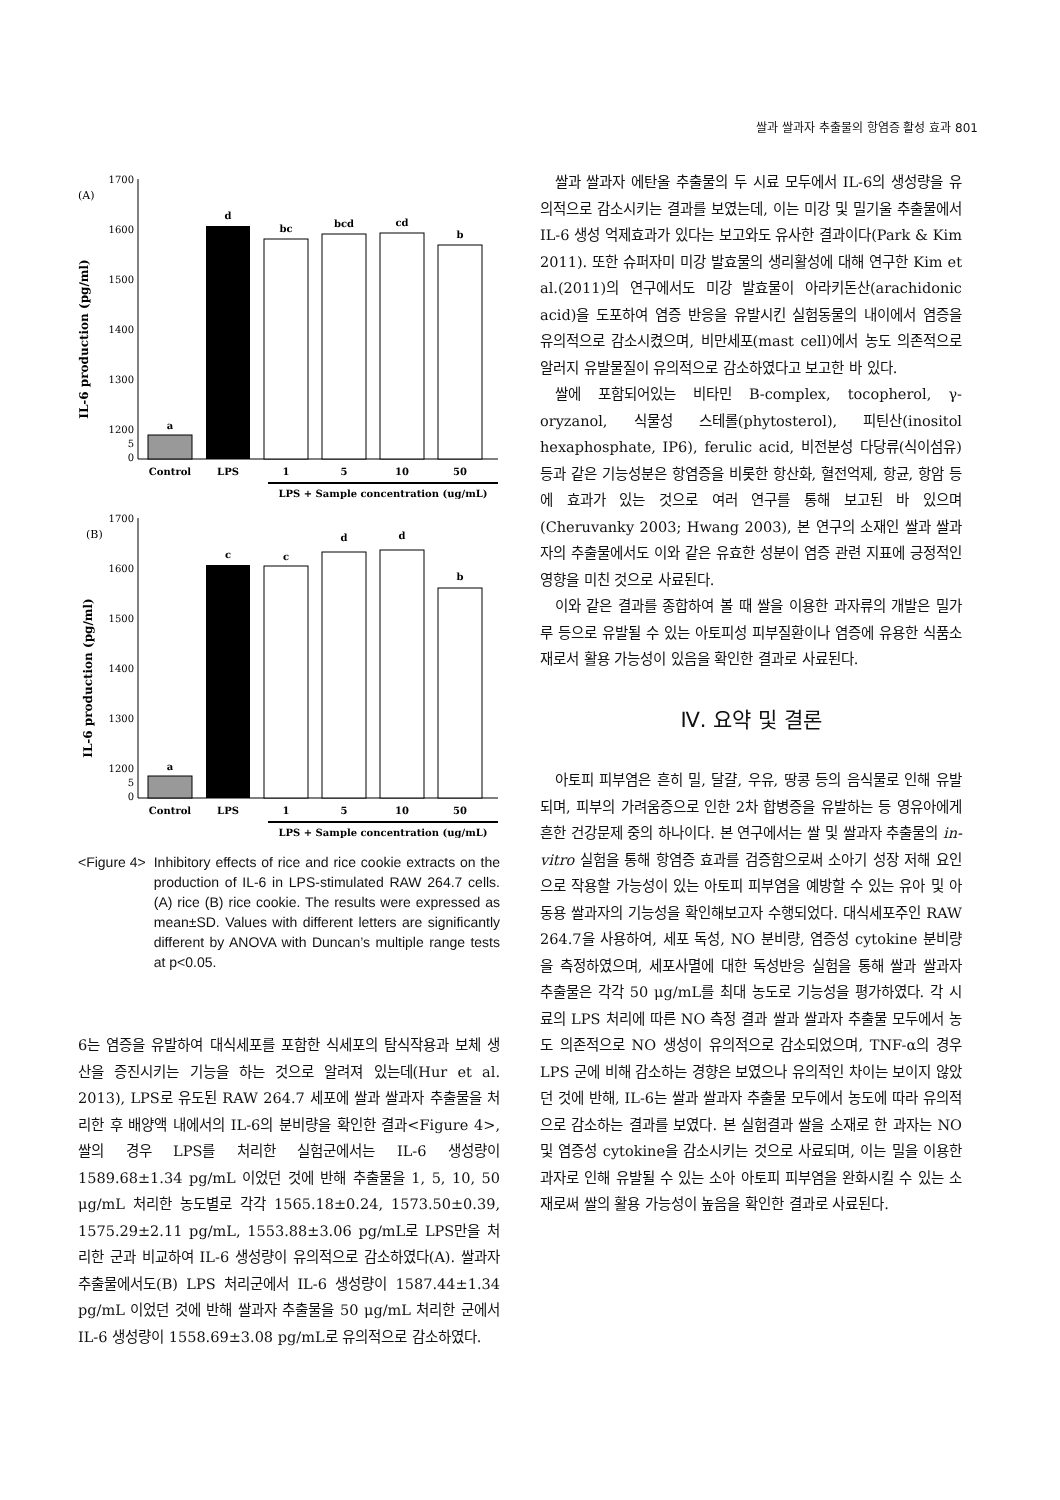쌀과 쌀과자 추출물의 항염증 활성 효과 801
(A)
IL-6 production (pg/ml)
1700
1600
1500
1400
1300
1200
5
0
a
d
bc
bcd
cd
b
Control
LPS
1
5
10
50
LPS + Sample concentration (ug/mL)
(B)
IL-6 production (pg/ml)
1700
1600
1500
1400
1300
1200
5
0
a
c
c
d
d
b
Control
LPS
1
5
10
50
LPS + Sample concentration (ug/mL)
<Figure 4> Inhibitory effects of rice and rice cookie extracts on the production of IL-6 in LPS-stimulated RAW 264.7 cells. (A) rice (B) rice cookie. The results were expressed as mean±SD. Values with different letters are significantly different by ANOVA with Duncan’s multiple range tests at p<0.05.
6는 염증을 유발하여 대식세포를 포함한 식세포의 탐식작용과 보체 생산을 증진시키는 기능을 하는 것으로 알려져 있는데(Hur et al. 2013), LPS로 유도된 RAW 264.7 세포에 쌀과 쌀과자 추출물을 처리한 후 배양액 내에서의 IL-6의 분비량을 확인한 결과<Figure 4>, 쌀의 경우 LPS를 처리한 실험군에서는 IL-6 생성량이 1589.68±1.34 pg/mL 이었던 것에 반해 추출물을 1, 5, 10, 50 μg/mL 처리한 농도별로 각각 1565.18±0.24, 1573.50±0.39, 1575.29±2.11 pg/mL, 1553.88±3.06 pg/mL로 LPS만을 처리한 군과 비교하여 IL-6 생성량이 유의적으로 감소하였다(A). 쌀과자 추출물에서도(B) LPS 처리군에서 IL-6 생성량이 1587.44±1.34 pg/mL 이었던 것에 반해 쌀과자 추출물을 50 μg/mL 처리한 군에서 IL-6 생성량이 1558.69±3.08 pg/mL로 유의적으로 감소하였다.
쌀과 쌀과자 에탄올 추출물의 두 시료 모두에서 IL-6의 생성량을 유의적으로 감소시키는 결과를 보였는데, 이는 미강 및 밀기울 추출물에서 IL-6 생성 억제효과가 있다는 보고와도 유사한 결과이다(Park & Kim 2011). 또한 슈퍼자미 미강 발효물의 생리활성에 대해 연구한 Kim et al.(2011)의 연구에서도 미강 발효물이 아라키돈산(arachidonic acid)을 도포하여 염증 반응을 유발시킨 실험동물의 내이에서 염증을 유의적으로 감소시켰으며, 비만세포(mast cell)에서 농도 의존적으로 알러지 유발물질이 유의적으로 감소하였다고 보고한 바 있다.
쌀에 포함되어있는 비타민 B-complex, tocopherol, γ-oryzanol, 식물성 스테롤(phytosterol), 피틴산(inositol hexaphosphate, IP6), ferulic acid, 비전분성 다당류(식이섬유) 등과 같은 기능성분은 항염증을 비롯한 항산화, 혈전억제, 항균, 항암 등에 효과가 있는 것으로 여러 연구를 통해 보고된 바 있으며(Cheruvanky 2003; Hwang 2003), 본 연구의 소재인 쌀과 쌀과자의 추출물에서도 이와 같은 유효한 성분이 염증 관련 지표에 긍정적인 영향을 미친 것으로 사료된다.
이와 같은 결과를 종합하여 볼 때 쌀을 이용한 과자류의 개발은 밀가루 등으로 유발될 수 있는 아토피성 피부질환이나 염증에 유용한 식품소재로서 활용 가능성이 있음을 확인한 결과로 사료된다.
Ⅳ. 요약 및 결론
아토피 피부염은 흔히 밀, 달걀, 우유, 땅콩 등의 음식물로 인해 유발되며, 피부의 가려움증으로 인한 2차 합병증을 유발하는 등 영유아에게 흔한 건강문제 중의 하나이다. 본 연구에서는 쌀 및 쌀과자 추출물의 in-vitro 실험을 통해 항염증 효과를 검증함으로써 소아기 성장 저해 요인으로 작용할 가능성이 있는 아토피 피부염을 예방할 수 있는 유아 및 아동용 쌀과자의 기능성을 확인해보고자 수행되었다. 대식세포주인 RAW 264.7을 사용하여, 세포 독성, NO 분비량, 염증성 cytokine 분비량을 측정하였으며, 세포사멸에 대한 독성반응 실험을 통해 쌀과 쌀과자 추출물은 각각 50 μg/mL를 최대 농도로 기능성을 평가하였다. 각 시료의 LPS 처리에 따른 NO 측정 결과 쌀과 쌀과자 추출물 모두에서 농도 의존적으로 NO 생성이 유의적으로 감소되었으며, TNF-α의 경우 LPS 군에 비해 감소하는 경향은 보였으나 유의적인 차이는 보이지 않았던 것에 반해, IL-6는 쌀과 쌀과자 추출물 모두에서 농도에 따라 유의적으로 감소하는 결과를 보였다. 본 실험결과 쌀을 소재로 한 과자는 NO 및 염증성 cytokine을 감소시키는 것으로 사료되며, 이는 밀을 이용한 과자로 인해 유발될 수 있는 소아 아토피 피부염을 완화시킬 수 있는 소재로써 쌀의 활용 가능성이 높음을 확인한 결과로 사료된다.